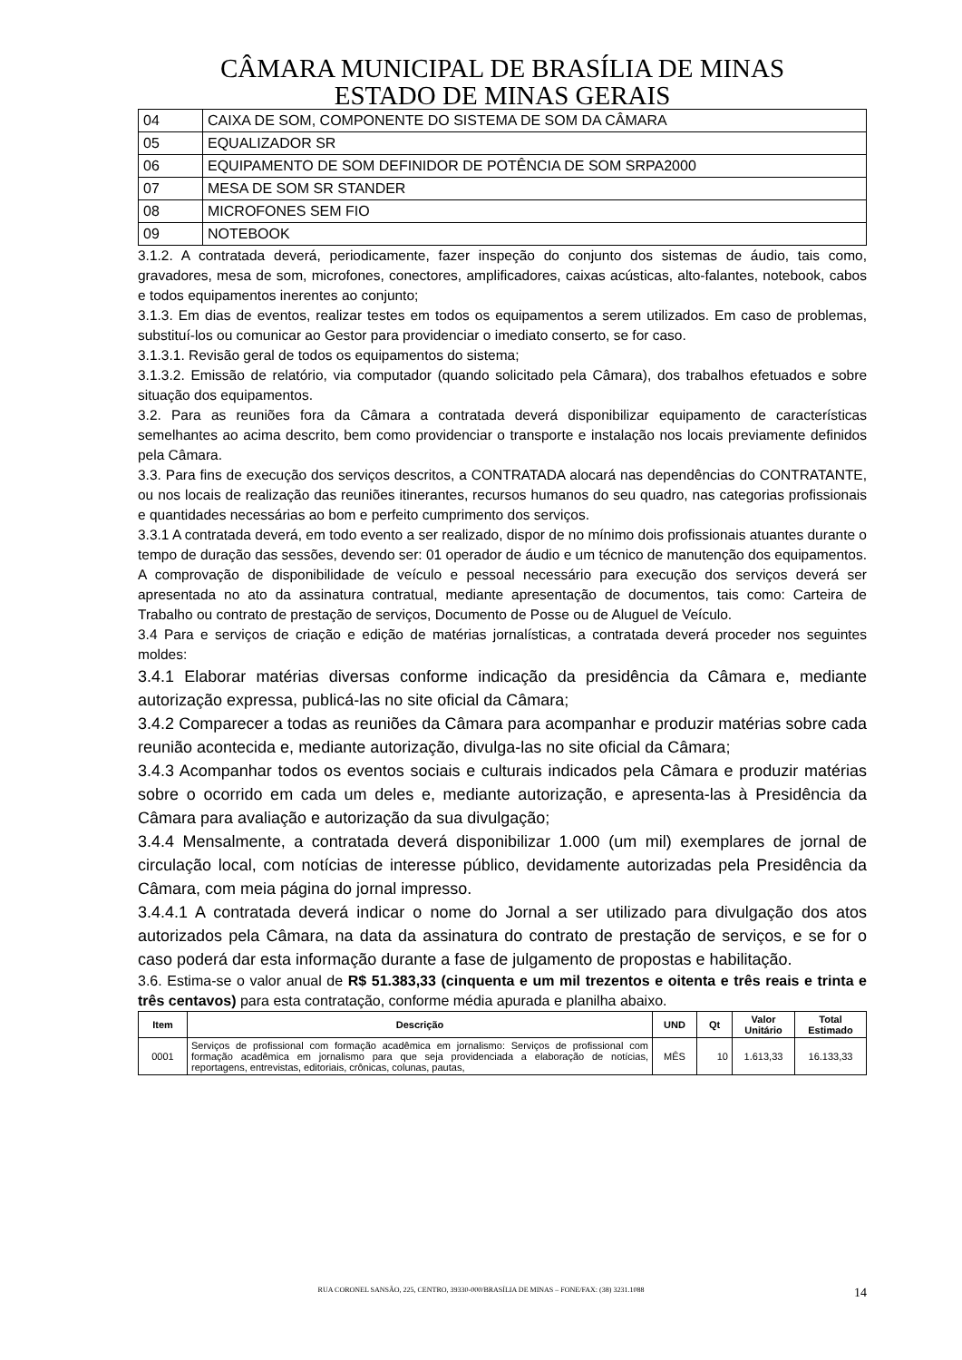CÂMARA MUNICIPAL DE BRASÍLIA DE MINAS
ESTADO DE MINAS GERAIS
| 04 | CAIXA DE SOM, COMPONENTE DO SISTEMA DE SOM DA CÂMARA |
| 05 | EQUALIZADOR SR |
| 06 | EQUIPAMENTO DE SOM DEFINIDOR DE POTÊNCIA DE SOM SRPA2000 |
| 07 | MESA DE SOM SR STANDER |
| 08 | MICROFONES SEM FIO |
| 09 | NOTEBOOK |
3.1.2. A contratada deverá, periodicamente, fazer inspeção do conjunto dos sistemas de áudio, tais como, gravadores, mesa de som, microfones, conectores, amplificadores, caixas acústicas, alto-falantes, notebook, cabos e todos equipamentos inerentes ao conjunto;
3.1.3. Em dias de eventos, realizar testes em todos os equipamentos a serem utilizados. Em caso de problemas, substituí-los ou comunicar ao Gestor para providenciar o imediato conserto, se for caso.
3.1.3.1. Revisão geral de todos os equipamentos do sistema;
3.1.3.2. Emissão de relatório, via computador (quando solicitado pela Câmara), dos trabalhos efetuados e sobre situação dos equipamentos.
3.2. Para as reuniões fora da Câmara a contratada deverá disponibilizar equipamento de características semelhantes ao acima descrito, bem como providenciar o transporte e instalação nos locais previamente definidos pela Câmara.
3.3. Para fins de execução dos serviços descritos, a CONTRATADA alocará nas dependências do CONTRATANTE, ou nos locais de realização das reuniões itinerantes, recursos humanos do seu quadro, nas categorias profissionais e quantidades necessárias ao bom e perfeito cumprimento dos serviços.
3.3.1 A contratada deverá, em todo evento a ser realizado, dispor de no mínimo dois profissionais atuantes durante o tempo de duração das sessões, devendo ser: 01 operador de áudio e um técnico de manutenção dos equipamentos. A comprovação de disponibilidade de veículo e pessoal necessário para execução dos serviços deverá ser apresentada no ato da assinatura contratual, mediante apresentação de documentos, tais como: Carteira de Trabalho ou contrato de prestação de serviços, Documento de Posse ou de Aluguel de Veículo.
3.4 Para e serviços de criação e edição de matérias jornalísticas, a contratada deverá proceder nos seguintes moldes:
3.4.1 Elaborar matérias diversas conforme indicação da presidência da Câmara e, mediante autorização expressa, publicá-las no site oficial da Câmara;
3.4.2 Comparecer a todas as reuniões da Câmara para acompanhar e produzir matérias sobre cada reunião acontecida e, mediante autorização, divulga-las no site oficial da Câmara;
3.4.3 Acompanhar todos os eventos sociais e culturais indicados pela Câmara e produzir matérias sobre o ocorrido em cada um deles e, mediante autorização, e apresenta-las à Presidência da Câmara para avaliação e autorização da sua divulgação;
3.4.4 Mensalmente, a contratada deverá disponibilizar 1.000 (um mil) exemplares de jornal de circulação local, com notícias de interesse público, devidamente autorizadas pela Presidência da Câmara, com meia página do jornal impresso.
3.4.4.1 A contratada deverá indicar o nome do Jornal a ser utilizado para divulgação dos atos autorizados pela Câmara, na data da assinatura do contrato de prestação de serviços, e se for o caso poderá dar esta informação durante a fase de julgamento de propostas e habilitação.
3.6. Estima-se o valor anual de R$ 51.383,33 (cinquenta e um mil trezentos e oitenta e três reais e trinta e três centavos) para esta contratação, conforme média apurada e planilha abaixo.
| Item | Descrição | UND | Qt | Valor Unitário | Total Estimado |
| --- | --- | --- | --- | --- | --- |
| 0001 | Serviços de profissional com formação acadêmica em jornalismo: Serviços de profissional com formação acadêmica em jornalismo para que seja providenciada a elaboração de notícias, reportagens, entrevistas, editoriais, crônicas, colunas, pautas, | MÊS | 10 | 1.613,33 | 16.133,33 |
RUA CORONEL SANSÃO, 225, CENTRO, 39330-000/BRASÍLIA DE MINAS – FONE/FAX: (38) 3231.1088 14